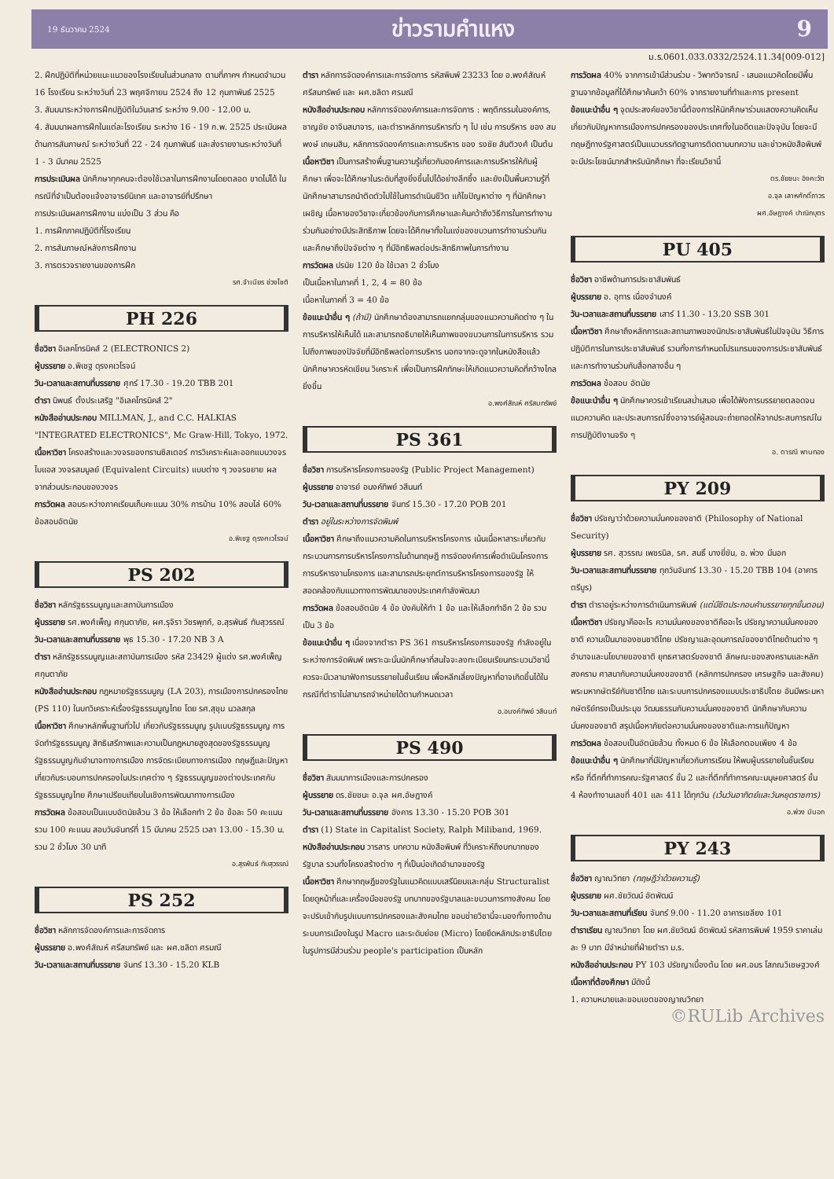19 ธันวาคม 2524 ข่าวรามคำแหง 9
ม.ร.0601.033.0332/2524.11.34[009-012]
2. ฝึกปฏิบัติที่หน่วยแนะแนวของโรงเรียนในส่วนกลาง ตามที่ภาคฯ กำหนดจำนวน 16 โรงเรียน ระหว่างวันที่ 23 พฤศจิกายน 2524 ถึง 12 กุมภาพันธ์ 2525
3. สัมมนาระหว่างการฝึกปฏิบัติในวันเสาร์ ระหว่าง 9.00 - 12.00 น.
4. สัมมนาผลการฝึกในแต่ละโรงเรียน ระหว่าง 16 - 19 ก.พ. 2525 ประเมินผลด้านการสัมภาษณ์ ระหว่างวันที่ 22 - 24 กุมภาพันธ์ และส่งรายงานระหว่างวันที่ 1 - 3 มีนาคม 2525
การประเมินผล นักศึกษาทุกคนจะต้องใช้เวลาในการฝึกงานโดยตลอด ขาดไม่ได้ ในกรณีที่จำเป็นต้องแจ้งอาจารย์นิเทศ และอาจารย์ที่ปรึกษา
การประเมินผลการฝึกงาน แบ่งเป็น 3 ส่วน คือ
1. การฝึกภาคปฏิบัติที่โรงเรียน
2. การสัมภาษณ์หลังการฝึกงาน
3. การตรวจรายงานของการฝึก
รศ.จำเนียร ช่วงโชติ
PH 226
ชื่อวิชา อิเลคโทรนิคส์ 2 (ELECTRONICS 2)
ผู้บรรยาย อ.พิเชฐ ดุรงคเวโรจน์
วัน-เวลาและสถานที่บรรยาย ศุกร์ 17.30 - 19.20 TBB 201
ตำรา นิพนธ์ ตั้งประเสริฐ "อิเลคโทรนิคส์ 2"
หนังสืออ่านประกอบ MILLMAN, J., and C.C. HALKIAS "INTEGRATED ELECTRONICS", Mc Graw-Hill, Tokyo, 1972.
เนื้อหาวิชา โครงสร้างและวงจรของทรานซิสเตอร์ การวิเคราะห์และออกแบบวงจรไบแอส วงจรสมมูลย์ (Equivalent Circuits) แบบต่าง ๆ วงจรขยาย ผลจากส่วนประกอบของวงจร
การวัดผล สอบระหว่างภาคเรียนเก็บคะแนน 30% การบ้าน 10% สอบไล่ 60% ข้อสอบอัตนัย
อ.พิเชฐ ดุรงคเวโรจน์
PS 202
ชื่อวิชา หลักรัฐธรรมนูญและสถาบันการเมือง
ผู้บรรยาย รศ.พงศ์เพ็ญ ศกุนตาภัย, ผศ.รุจิรา วัชรพุกก์, อ.สุรพันธ์ ทับสุวรรณ์
วัน-เวลาและสถานที่บรรยาย พุธ 15.30 - 17.20 NB 3 A
ตำรา หลักรัฐธรรมนูญและสถาบันการเมือง รหัส 23429 ผู้แต่ง รศ.พงศ์เพ็ญ ศกุนตาภัย
หนังสืออ่านประกอบ กฎหมายรัฐธรรมนูญ (LA 203), การเมืองการปกครองไทย (PS 110) ในบทวิเคราะห์เรื่องรัฐธรรมนูญไทย โดย รศ.สุขุม นวลสกุล
เนื้อหาวิชา ศึกษาหลักพื้นฐานทั่วไป เกี่ยวกับรัฐธรรมนูญ รูปแบบรัฐธรรมนูญ การจัดทำรัฐธรรมนูญ สิทธิเสรีภาพและความเป็นกฎหมายสูงสุดของรัฐธรรมนูญ รัฐธรรมนูญกับอำนาจทางการเมือง การจัดระเบียบทางการเมือง ทฤษฎีและปัญหาเกี่ยวกับระบอบการปกครองในประเทศต่าง ๆ รัฐธรรมนูญของต่างประเทศกับรัฐธรรมนูญไทย ศึกษาเปรียบเทียบในเชิงการพัฒนาทางการเมือง
การวัดผล ข้อสอบเป็นแบบอัตนัยล้วน 3 ข้อ ให้เลือกทำ 2 ข้อ ข้อละ 50 คะแนน รวม 100 คะแนน สอบวันจันทร์ที่ 15 มีนาคม 2525 เวลา 13.00 - 15.30 น. รวม 2 ชั่วโมง 30 นาที
อ.สุรพันธ์ ทับสุวรรณ์
PS 252
ชื่อวิชา หลักการจัดองค์การและการจัดการ
ผู้บรรยาย อ.พงศ์สัณห์ ศรีสมทรัพย์ และ ผศ.ชลิดา ศรมณี
วัน-เวลาและสถานที่บรรยาย จันทร์ 13.30 - 15.20 KLB
ตำรา หลักการจัดองค์การและการจัดการ รหัสพิมพ์ 23233 โดย อ.พงศ์สัณห์ ศรีสมทรัพย์ และ ผศ.ชลิดา ศรมณี
หนังสืออ่านประกอบ หลักการจัดองค์การและการจัดการ : พฤติกรรมในองค์การ, ชาญชัย อาจินสมาจาร, และตำราหลักการบริหารทั่ว ๆ ไป เช่น การบริหาร ของ สมพงษ์ เกษมสิน, หลักการจัดองค์การและการบริหาร ของ รงชัย สันติวงศ์ เป็นต้น
เนื้อหาวิชา เป็นการสร้างพื้นฐานความรู้เกี่ยวกับองค์การและการบริหารให้กับผู้ศึกษา เพื่อจะได้ศึกษาในระดับที่สูงยิ่งขึ้นไปได้อย่างลึกซึ้ง และยังเป็นพื้นความรู้ที่นักศึกษาสามารถนำติดตัวไปใช้ในการดำเนินชีวิต แก้ไขปัญหาต่าง ๆ ที่นักศึกษาเผชิญ เนื้อหาของวิชาจะเกี่ยวข้องกับการศึกษาและค้นคว้าถึงวิธีการในการทำงานร่วมกันอย่างมีประสิทธิภาพ โดยจะได้ศึกษาทั้งในแง่ของขบวนการทำงานร่วมกัน และศึกษาถึงปัจจัยต่าง ๆ ที่มีอิทธิพลต่อประสิทธิภาพในการทำงาน
การวัดผล ปรนัย 120 ข้อ ใช้เวลา 2 ชั่วโมง
เป็นเนื้อหาในภาคที่ 1, 2, 4 = 80 ข้อ
เนื้อหาในภาคที่ 3 = 40 ข้อ
ข้อแนะนำอื่น ๆ (ถ้ามี) นักศึกษาต้องสามารถแยกกลุ่มของแนวความคิดต่าง ๆ ในการบริหารให้เห็นได้ และสามารถอธิบายให้เห็นภาพของขบวนการในการบริหาร รวมไปถึงภาพของปัจจัยที่มีอิทธิพลต่อการบริหาร นอกจากจะดูจากในหนังสือแล้ว นักศึกษาควรหัดเขียน วิเคราะห์ เพื่อเป็นการฝึกทักษะให้เกิดแนวความคิดที่กว้างไกลยิ่งขึ้น
อ.พงศ์สัณห์ ศรีสมทรัพย์
PS 361
ชื่อวิชา การบริหารโครงการของรัฐ (Public Project Management)
ผู้บรรยาย อาจารย์ อนงค์ทิพย์ วสีนนท์
วัน-เวลาและสถานที่บรรยาย จันทร์ 15.30 - 17.20 POB 201
ตำรา อยู่ในระหว่างการจัดพิมพ์
เนื้อหาวิชา ศึกษาถึงแนวความคิดในการบริหารโครงการ เน้นเนื้อหาสาระเกี่ยวกับกระบวนการการบริหารโครงการในด้านทฤษฎี การจัดองค์การเพื่อดำเนินโครงการ การบริหารงานโครงการ และสามารถประยุกต์การบริหารโครงการของรัฐ ให้สอดคล้องกับแนวทางการพัฒนาของประเทศกำลังพัฒนา
การวัดผล ข้อสอบอัตนัย 4 ข้อ บังคับให้ทำ 1 ข้อ และให้เลือกทำอีก 2 ข้อ รวมเป็น 3 ข้อ
ข้อแนะนำอื่น ๆ เนื่องจากตำรา PS 361 การบริหารโครงการของรัฐ กำลังอยู่ในระหว่างการจัดพิมพ์ เพราะฉะนั้นนักศึกษาที่สนใจจะลงทะเบียนเรียนกระบวนวิชานี้ ควรจะมีเวลามาฟังการบรรยายในชั้นเรียน เพื่อหลีกเลี่ยงปัญหาที่อาจเกิดขึ้นได้ในกรณีที่ตำราไม่สามารถจำหน่ายได้ตามกำหนดเวลา
อ.อนงค์ทิพย์ วสีนนท์
PS 490
ชื่อวิชา สัมมนาการเมืองและการปกครอง
ผู้บรรยาย ดร.ชัยชนะ อ.จุล ผศ.อัษฎางค์
วัน-เวลาและสถานที่บรรยาย อังคาร 13.30 - 15.20 POB 301
ตำรา (1) State in Capitalist Society, Ralph Miliband, 1969.
หนังสืออ่านประกอบ วารสาร บทความ หนังสือพิมพ์ ที่วิเคราะห์ถึงบทบาทของรัฐบาล รวมทั้งโครงสร้างต่าง ๆ ที่เป็นบ่อเกิดอำนาจของรัฐ
เนื้อหาวิชา ศึกษาทฤษฎีของรัฐในแนวคิดแบบเสรีนิยมและกลุ่ม Structuralist โดยดูหน้าที่และเครื่องมือของรัฐ บทบาทของรัฐบาลและขบวนการทางสังคม โดยจะปรับเข้ากับรูปแบบการปกครองและสังคมไทย ขอบข่ายวิชานี้จะมองทั้งทางด้านระบบการเมืองในรูป Macro และระดับย่อย (Micro) โดยยึดหลักประชาธิปไตยในรูปการมีส่วนร่วม people's participation เป็นหลัก
การวัดผล 40% จากการเข้ามีส่วนร่วม - วิพากวิจารณ์ - เสนอแนวคิดโดยมีพื้นฐานจากข้อมูลที่ได้ศึกษาค้นคว้า 60% จากรายงานที่ทำและการ present
ข้อแนะนำอื่น ๆ จุดประสงค์ของวิชานี้ต้องการให้นักศึกษาร่วมแสดงความคิดเห็นเกี่ยวกับปัญหาการเมืองการปกครองของประเทศทั้งในอดีตและปัจจุบัน โดยจะมีทฤษฎีทางรัฐศาสตร์เป็นแนวบรรทัดฐานการติดตามบทความ และข่าวหนังสือพิมพ์ จะมีประโยชน์มากสำหรับนักศึกษา ที่จะเรียนวิชานี้
ดร.ชัยชนะ อิงคะวัต
อ.จุล เลาหศักดิ์ถาวร
ผศ.อัษฎางค์ ปาณิกบุตร
PU 405
ชื่อวิชา อาชีพด้านการประชาสัมพันธ์
ผู้บรรยาย อ. อุทาร เนื่องจำนงค์
วัน-เวลาและสถานที่บรรยาย เสาร์ 11.30 - 13.20 SSB 301
เนื้อหาวิชา ศึกษาถึงหลักการและสถานภาพของนักประชาสัมพันธ์ในปัจจุบัน วิธีการปฏิบัติการในการประชาสัมพันธ์ รวมทั้งการกำหนดโปรแกรมของการประชาสัมพันธ์ และการทำงานร่วมกับสื่อกลางอื่น ๆ
การวัดผล ข้อสอบ อัตนัย
ข้อแนะนำอื่น ๆ นักศึกษาควรเข้าเรียนสม่ำเสมอ เพื่อได้ฟังการบรรยายตลอดจนแนวความคิด และประสบการณ์ซึ่งอาจารย์ผู้สอนจะถ่ายทอดให้จากประสบการณ์ในการปฏิบัติงานจริง ๆ
อ. ดารณี พานทอง
PY 209
ชื่อวิชา ปรัชญาว่าด้วยความมั่นคงของชาติ (Philosophy of National Security)
ผู้บรรยาย รศ. สุวรรณ เพชรนิล, รศ. สนธิ์ บางยี่ขัน, อ. พ่วง มีนอก
วัน-เวลาและสถานที่บรรยาย ทุกวันจันทร์ 13.30 - 15.20 TBB 104 (อาคารตรีบูร)
ตำรา ตำราอยู่ระหว่างการดำเนินการพิมพ์ (แต่มีชีตประกอบคำบรรยายทุกขั้นตอน)
เนื้อหาวิชา ปรัชญาคืออะไร ความมั่นคงของชาติคืออะไร ปรัชญาความมั่นคงของชาติ ความเป็นมาของชนชาติไทย ปรัชญาและอุดมการณ์ของชาติไทยด้านต่าง ๆ อำนาจและนโยบายของชาติ ยุทธศาสตร์ของชาติ ลักษณะของสงครามและหลักสงคราม ศาสนากับความมั่นคงของชาติ (หลักการปกครอง เศรษฐกิจ และสังคม) พระมหากษัตริย์กับชาติไทย และระบบการปกครองแบบประชาธิปไตย อันมีพระมหากษัตริย์ทรงเป็นประมุข วัฒนธรรมกับความมั่นคงของชาติ นักศึกษากับความมั่นคงของชาติ สรุปเนื้อหาภัยต่อความมั่นคงของชาติและการแก้ปัญหา
การวัดผล ข้อสอบเป็นอัตนัยล้วน ทั้งหมด 6 ข้อ ให้เลือกตอบเพียง 4 ข้อ
ข้อแนะนำอื่น ๆ นักศึกษาที่มีปัญหาเกี่ยวกับการเรียน ให้พบผู้บรรยายในชั้นเรียน หรือ ที่ตึกที่ทำการคณะรัฐศาสตร์ ชั้น 2 และที่ตึกที่ทำการคณะมนุษยศาสตร์ ชั้น 4 ห้องทำงานเลขที่ 401 และ 411 ได้ทุกวัน (เว้นวันอาทิตย์และวันหยุดราชการ)
อ.พ่วง มีนอก
PY 243
ชื่อวิชา ญาณวิทยา (ทฤษฎีว่าด้วยความรู้)
ผู้บรรยาย ผศ.ชัยวัฒน์ อัตพัฒน์
วัน-เวลาและสถานที่เรียน จันทร์ 9.00 - 11.20 อาคารเชลียง 101
ตำราเรียน ญาณวิทยา โดย ผศ.ชัยวัฒน์ อัตพัฒน์ รหัสการพิมพ์ 1959 ราคาเล่มละ 9 บาท มีจำหน่ายที่ฝ่ายตำรา ม.ร.
หนังสืออ่านประกอบ PY 103 ปรัชญาเบื้องต้น โดย ผศ.อมร โสภณวิเชษฐวงศ์
เนื้อหาที่ต้องศึกษา มีดังนี้
1. ความหมายและขอบเขตของญาณวิทยา
©RULib Archives